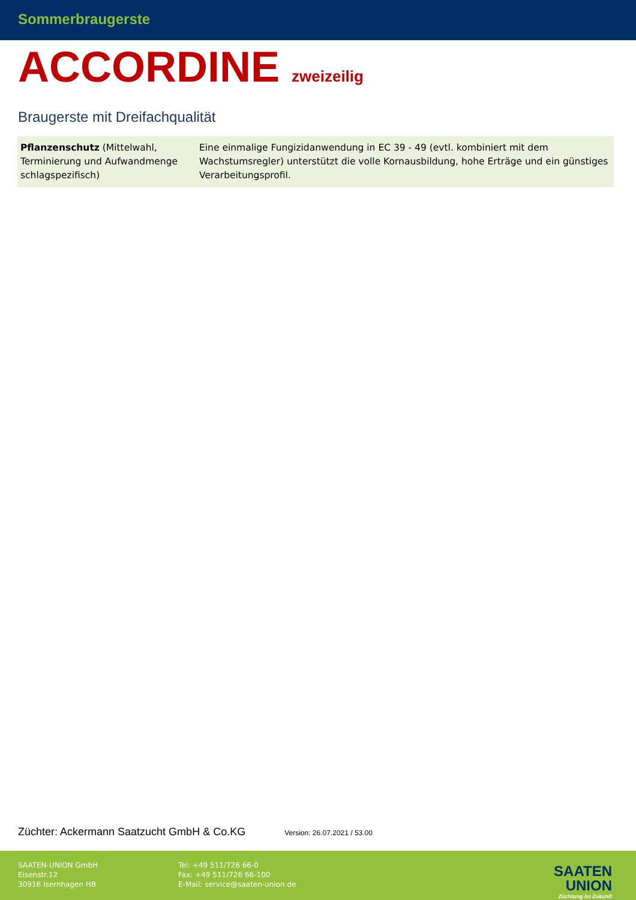Sommerbraugerste
ACCORDINE zweizeilig
Braugerste mit Dreifachqualität
| Pflanzenschutz (Mittelwahl, Terminierung und Aufwandmenge schlagspezifisch) | Eine einmalige Fungizidanwendung in EC 39 - 49 (evtl. kombiniert mit dem Wachstumsregler) unterstützt die volle Kornausbildung, hohe Erträge und ein günstiges Verarbeitungsprofil. |
Züchter: Ackermann Saatzucht GmbH & Co.KG Version: 26.07.2021 / 53.00
SAATEN-UNION GmbH
Eisenstr.12
30916 Isernhagen HB
Tel: +49 511/726 66-0
Fax: +49 511/726 66-100
E-Mail: service@saaten-union.de
SAATEN
UNION
Züchtung ist Zukunft